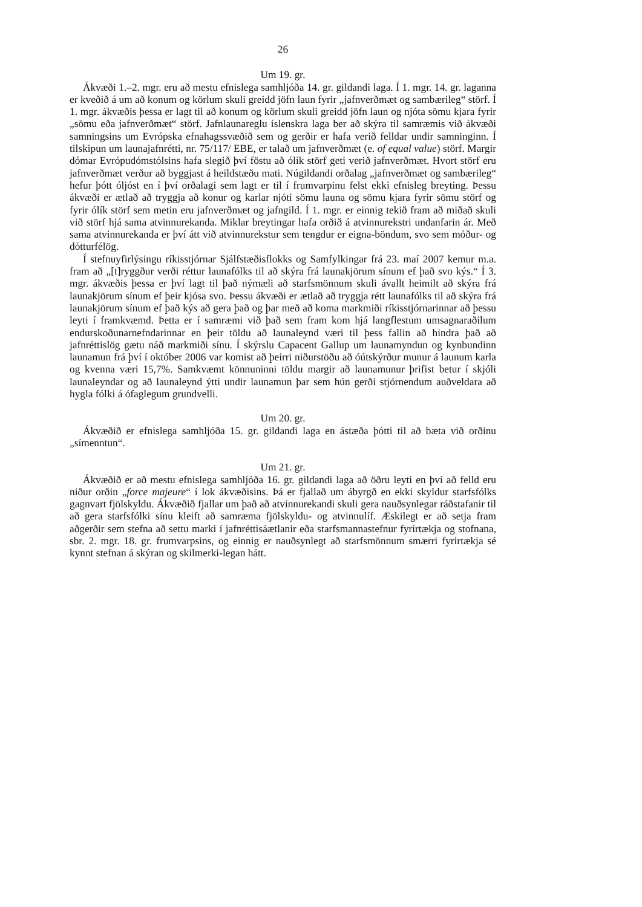26
Um 19. gr.
Ákvæði 1.–2. mgr. eru að mestu efnislega samhljóða 14. gr. gildandi laga. Í 1. mgr. 14. gr. laganna er kveðið á um að konum og körlum skuli greidd jöfn laun fyrir „jafnverðmæt og sambærileg“ störf. Í 1. mgr. ákvæðis þessa er lagt til að konum og körlum skuli greidd jöfn laun og njóta sömu kjara fyrir „sömu eða jafnverðmæt“ störf. Jafnlaunareglu íslenskra laga ber að skýra til samræmis við ákvæði samningsins um Evrópska efnahagssvæðið sem og gerðir er hafa verið felldar undir samninginn. Í tilskipun um launajafnrétti, nr. 75/117/ EBE, er talað um jafnverðmæt (e. of equal value) störf. Margir dómar Evrópudómstólsins hafa slegið því föstu að ólík störf geti verið jafnverðmæt. Hvort störf eru jafnverðmæt verður að byggjast á heildstæðu mati. Núgildandi orðalag „jafnverðmæt og sambærileg“ hefur þótt óljóst en í því orðalagi sem lagt er til í frumvarpinu felst ekki efnisleg breyting. Þessu ákvæði er ætlað að tryggja að konur og karlar njóti sömu launa og sömu kjara fyrir sömu störf og fyrir ólík störf sem metin eru jafnverðmæt og jafngild. Í 1. mgr. er einnig tekið fram að miðað skuli við störf hjá sama atvinnurekanda. Miklar breytingar hafa orðið á atvinnurekstri undanfarin ár. Með sama atvinnurekanda er því átt við atvinnurekstur sem tengdur er eigna-böndum, svo sem móður- og dótturfélög.
Í stefnuyfirlýsingu ríkisstjórnar Sjálfstæðisflokks og Samfylkingar frá 23. maí 2007 kemur m.a. fram að „[t]ryggður verði réttur launafólks til að skýra frá launakjörum sínum ef það svo kýs.“ Í 3. mgr. ákvæðis þessa er því lagt til það nýmæli að starfsmönnum skuli ávallt heimilt að skýra frá launakjörum sínum ef þeir kjósa svo. Þessu ákvæði er ætlað að tryggja rétt launafólks til að skýra frá launakjörum sínum ef það kýs að gera það og þar með að koma markmiði ríkisstjórnarinnar að þessu leyti í framkvæmd. Þetta er í samræmi við það sem fram kom hjá langflestum umsagnaraðilum endurskoðunarnefndarinnar en þeir töldu að launaleynd væri til þess fallin að hindra það að jafnréttislög gætu náð markmiði sínu. Í skýrslu Capacent Gallup um launamyndun og kynbundinn launamun frá því í október 2006 var komist að þeirri niðurstöðu að óútskýrður munur á launum karla og kvenna væri 15,7%. Samkvæmt könnuninni töldu margir að launamunur þrifist betur í skjóli launaleyndar og að launaleynd ýtti undir launamun þar sem hún gerði stjórnendum auðveldara að hygla fólki á ófaglegum grundvelli.
Um 20. gr.
Ákvæðið er efnislega samhljóða 15. gr. gildandi laga en ástæða þótti til að bæta við orðinu „símenntun“.
Um 21. gr.
Ákvæðið er að mestu efnislega samhljóða 16. gr. gildandi laga að öðru leyti en því að felld eru niður orðin „force majeure“ í lok ákvæðisins. Þá er fjallað um ábyrgð en ekki skyldur starfsfólks gagnvart fjölskyldu. Ákvæðið fjallar um það að atvinnurekandi skuli gera nauðsynlegar ráðstafanir til að gera starfsfólki sínu kleift að samræma fjölskyldu- og atvinnulíf. Æskilegt er að setja fram aðgerðir sem stefna að settu marki í jafnréttisáætlanir eða starfsmannastefnur fyrirtækja og stofnana, sbr. 2. mgr. 18. gr. frumvarpsins, og einnig er nauðsynlegt að starfsmönnum smærri fyrirtækja sé kynnt stefnan á skýran og skilmerki-legan hátt.